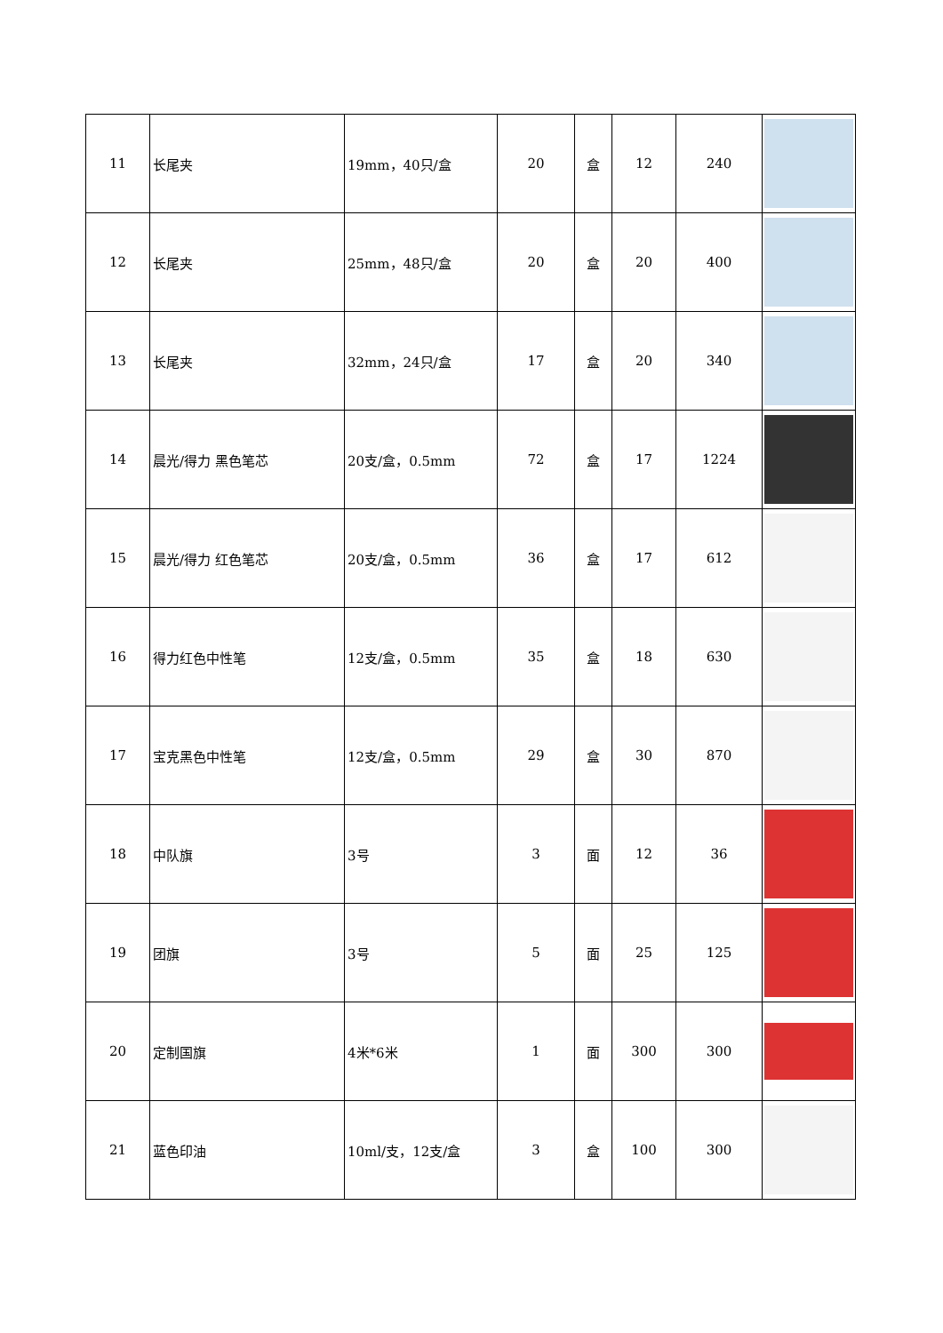| 11 | 长尾夹 | 19mm，40只/盒 | 20 | 盒 | 12 | 240 | |
| 12 | 长尾夹 | 25mm，48只/盒 | 20 | 盒 | 20 | 400 | |
| 13 | 长尾夹 | 32mm，24只/盒 | 17 | 盒 | 20 | 340 | |
| 14 | 晨光/得力 黑色笔芯 | 20支/盒，0.5mm | 72 | 盒 | 17 | 1224 | |
| 15 | 晨光/得力 红色笔芯 | 20支/盒，0.5mm | 36 | 盒 | 17 | 612 | |
| 16 | 得力红色中性笔 | 12支/盒，0.5mm | 35 | 盒 | 18 | 630 | |
| 17 | 宝克黑色中性笔 | 12支/盒，0.5mm | 29 | 盒 | 30 | 870 | |
| 18 | 中队旗 | 3号 | 3 | 面 | 12 | 36 | |
| 19 | 团旗 | 3号 | 5 | 面 | 25 | 125 | |
| 20 | 定制国旗 | 4米*6米 | 1 | 面 | 300 | 300 | |
| 21 | 蓝色印油 | 10ml/支，12支/盒 | 3 | 盒 | 100 | 300 | |